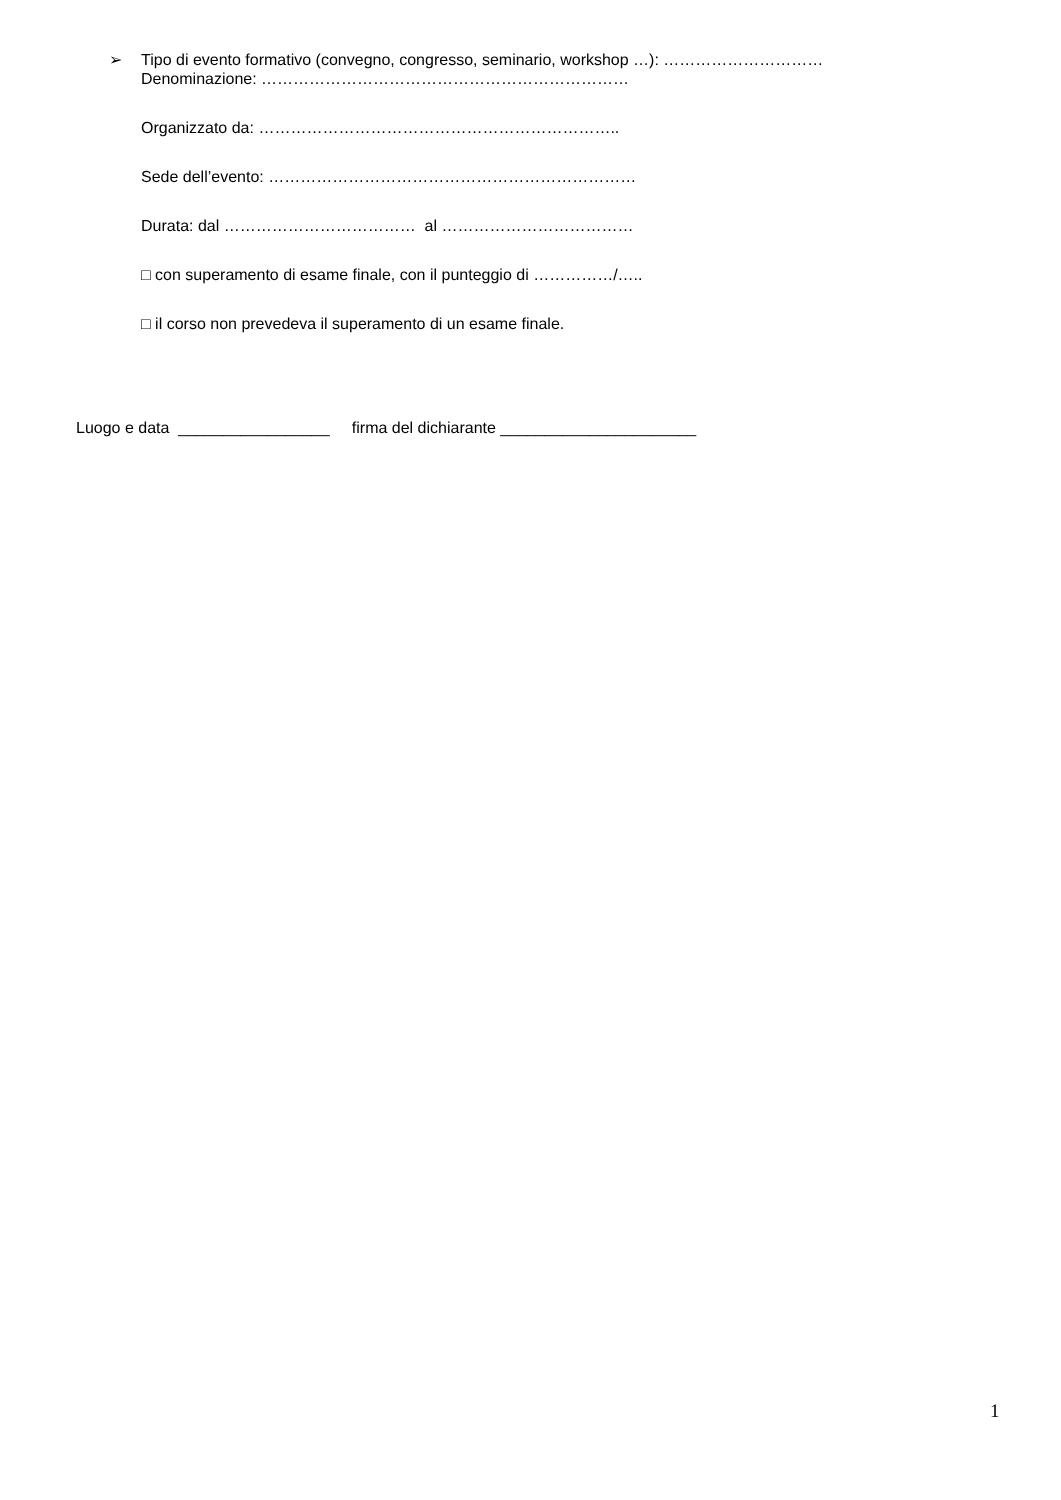➢ Tipo di evento formativo (convegno, congresso, seminario, workshop …): …………………………
Denominazione: ……………………………………………………………
Organizzato da: …………………………………………………………..
Sede dell’evento: ……………………………………………………………
Durata: dal ……………………………… al ………………………………
□ con superamento di esame finale, con il punteggio di ……………/…..
□ il corso non prevedeva il superamento di un esame finale.
Luogo e data _________________ firma del dichiarante ______________________
1